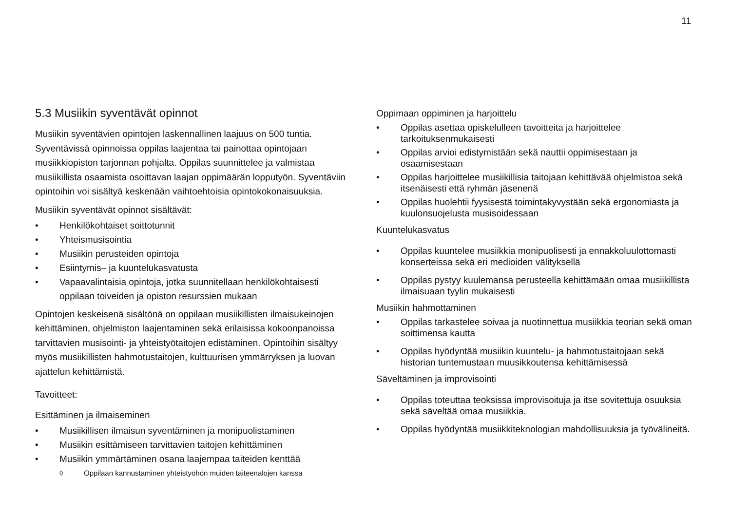11
5.3 Musiikin syventävät opinnot
Musiikin syventävien opintojen laskennallinen laajuus on 500 tuntia. Syventävissä opinnoissa oppilas laajentaa tai painottaa opintojaan musiikkiopiston tarjonnan pohjalta. Oppilas suunnittelee ja valmistaa musiikillista osaamista osoittavan laajan oppimäärän lopputyön. Syventäviin opintoihin voi sisältyä keskenään vaihtoehtoisia opintokokonaisuuksia.
Musiikin syventävät opinnot sisältävät:
• Henkilökohtaiset soittotunnit
• Yhteismusisointia
• Musiikin perusteiden opintoja
• Esiintymis– ja kuuntelukasvatusta
• Vapaavalintaisia opintoja, jotka suunnitellaan henkilökohtaisesti oppilaan toiveiden ja opiston resurssien mukaan
Opintojen keskeisenä sisältönä on oppilaan musiikillisten ilmaisukeinojen kehittäminen, ohjelmiston laajentaminen sekä erilaisissa kokoonpanoissa tarvittavien musisointi- ja yhteistyötaitojen edistäminen. Opintoihin sisältyy myös musiikillisten hahmotustaitojen, kulttuurisen ymmärryksen ja luovan ajattelun kehittämistä.
Tavoitteet:
Esittäminen ja ilmaiseminen
• Musiikillisen ilmaisun syventäminen ja monipuolistaminen
• Musiikin esittämiseen tarvittavien taitojen kehittäminen
• Musiikin ymmärtäminen osana laajempaa taiteiden kenttää
◊ Oppilaan kannustaminen yhteistyöhön muiden taiteenalojen kanssa
Oppimaan oppiminen ja harjoittelu
• Oppilas asettaa opiskelulleen tavoitteita ja harjoittelee tarkoituksenmukaisesti
• Oppilas arvioi edistymistään sekä nauttii oppimisestaan ja osaamisestaan
• Oppilas harjoittelee musiikillisia taitojaan kehittävää ohjelmistoa sekä itsenäisesti että ryhmän jäsenenä
• Oppilas huolehtii fyysisestä toimintakyvystään sekä ergonomiasta ja kuulonsuojelusta musisoidessaan
Kuuntelukasvatus
• Oppilas kuuntelee musiikkia monipuolisesti ja ennakkoluulottomasti konserteissa sekä eri medioiden välityksellä
• Oppilas pystyy kuulemansa perusteella kehittämään omaa musiikillista ilmaisuaan tyylin mukaisesti
Musiikin hahmottaminen
• Oppilas tarkastelee soivaa ja nuotinnettua musiikkia teorian sekä oman soittimensa kautta
• Oppilas hyödyntää musiikin kuuntelu- ja hahmotustaitojaan sekä historian tuntemustaan muusikkoutensa kehittämisessä
Säveltäminen ja improvisointi
• Oppilas toteuttaa teoksissa improvisoituja ja itse sovitettuja osuuksia sekä säveltää omaa musiikkia.
• Oppilas hyödyntää musiikkiteknologian mahdollisuuksia ja työvälineitä.